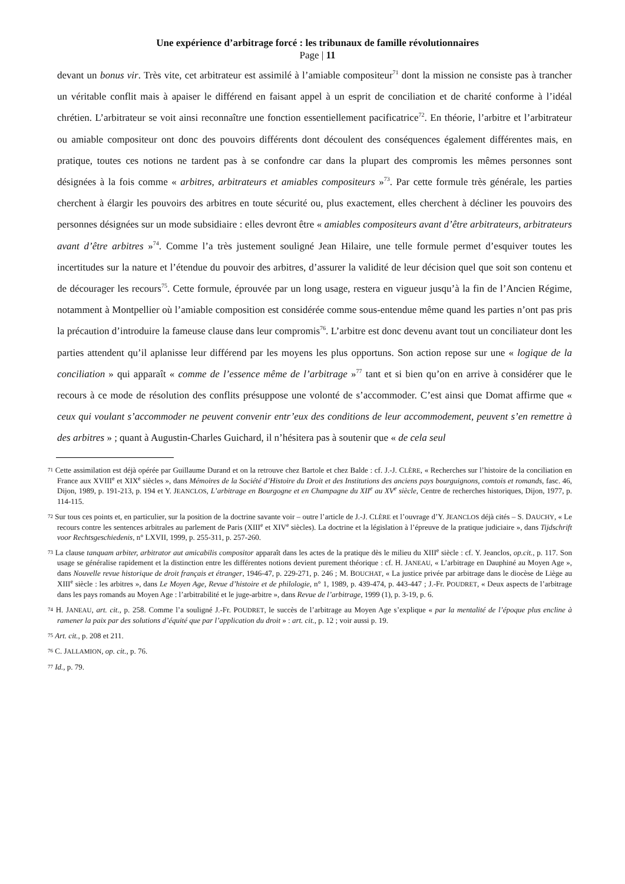Une expérience d’arbitrage forcé : les tribunaux de famille révolutionnaires
Page | 11
devant un bonus vir. Très vite, cet arbitrateur est assimilé à l’amiable compositeur<sup>71</sup> dont la mission ne consiste pas à trancher un véritable conflit mais à apaiser le différend en faisant appel à un esprit de conciliation et de charité conforme à l’idéal chrétien. L’arbitrateur se voit ainsi reconnaître une fonction essentiellement pacificatrice<sup>72</sup>. En théorie, l’arbitre et l’arbitrateur ou amiable compositeur ont donc des pouvoirs différents dont découlent des conséquences également différentes mais, en pratique, toutes ces notions ne tardent pas à se confondre car dans la plupart des compromis les mêmes personnes sont désignées à la fois comme « arbitres, arbitrateurs et amiables compositeurs »<sup>73</sup>. Par cette formule très générale, les parties cherchent à élargir les pouvoirs des arbitres en toute sécurité ou, plus exactement, elles cherchent à décliner les pouvoirs des personnes désignées sur un mode subsidiaire : elles devront être « amiables compositeurs avant d’être arbitrateurs, arbitrateurs avant d’être arbitres »<sup>74</sup>. Comme l’a très justement souligné Jean Hilaire, une telle formule permet d’esquiver toutes les incertitudes sur la nature et l’étendue du pouvoir des arbitres, d’assurer la validité de leur décision quel que soit son contenu et de décourager les recours<sup>75</sup>. Cette formule, éprouvée par un long usage, restera en vigueur jusqu’à la fin de l’Ancien Régime, notamment à Montpellier où l’amiable composition est considérée comme sous-entendue même quand les parties n’ont pas pris la précaution d’introduire la fameuse clause dans leur compromis<sup>76</sup>. L’arbitre est donc devenu avant tout un conciliateur dont les parties attendent qu’il aplanisse leur différend par les moyens les plus opportuns. Son action repose sur une « logique de la conciliation » qui apparaît « comme de l’essence même de l’arbitrage »<sup>77</sup> tant et si bien qu’on en arrive à considérer que le recours à ce mode de résolution des conflits présuppose une volonté de s’accommoder. C’est ainsi que Domat affirme que « ceux qui voulant s’accommoder ne peuvent convenir entr’eux des conditions de leur accommodement, peuvent s’en remettre à des arbitres » ; quant à Augustin-Charles Guichard, il n’hésitera pas à soutenir que « de cela seul
71 Cette assimilation est déjà opérée par Guillaume Durand et on la retrouve chez Bartole et chez Balde : cf. J.-J. CLÈRE, « Recherches sur l’histoire de la conciliation en France aux XVIII<sup>e</sup> et XIX<sup>e</sup> siècles », dans Mémoires de la Société d’Histoire du Droit et des Institutions des anciens pays bourguignons, comtois et romands, fasc. 46, Dijon, 1989, p. 191-213, p. 194 et Y. JEANCLOS, L’arbitrage en Bourgogne et en Champagne du XII<sup>e</sup> au XV<sup>e</sup> siècle, Centre de recherches historiques, Dijon, 1977, p. 114-115.
72 Sur tous ces points et, en particulier, sur la position de la doctrine savante voir – outre l’article de J.-J. CLÈRE et l’ouvrage d’Y. JEANCLOS déjà cités – S. DAUCHY, « Le recours contre les sentences arbitrales au parlement de Paris (XIII<sup>e</sup> et XIV<sup>e</sup> siècles). La doctrine et la législation à l’épreuve de la pratique judiciaire », dans Tijdschrift voor Rechtsgeschiedenis, n° LXVII, 1999, p. 255-311, p. 257-260.
73 La clause tanquam arbiter, arbitrator aut amicabilis compositor apparaît dans les actes de la pratique dès le milieu du XIII<sup>e</sup> siècle : cf. Y. Jeanclos, op.cit., p. 117. Son usage se généralise rapidement et la distinction entre les différentes notions devient purement théorique : cf. H. JANEAU, « L’arbitrage en Dauphiné au Moyen Age », dans Nouvelle revue historique de droit français et étranger, 1946-47, p. 229-271, p. 246 ; M. BOUCHAT, « La justice privée par arbitrage dans le diocèse de Liège au XIII<sup>e</sup> siècle : les arbitres », dans Le Moyen Age, Revue d’histoire et de philologie, n° 1, 1989, p. 439-474, p. 443-447 ; J.-Fr. POUDRET, « Deux aspects de l’arbitrage dans les pays romands au Moyen Age : l’arbitrabilité et le juge-arbitre », dans Revue de l’arbitrage, 1999 (1), p. 3-19, p. 6.
74 H. JANEAU, art. cit., p. 258. Comme l’a souligné J.-Fr. POUDRET, le succès de l’arbitrage au Moyen Age s’explique « par la mentalité de l’époque plus encline à ramener la paix par des solutions d’équité que par l’application du droit » : art. cit., p. 12 ; voir aussi p. 19.
75 Art. cit., p. 208 et 211.
76 C. JALLAMION, op. cit., p. 76.
77 Id., p. 79.